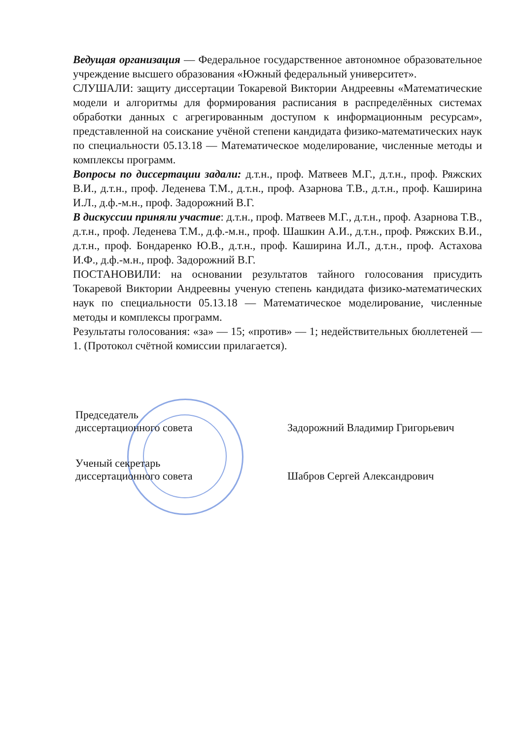Ведущая организация — Федеральное государственное автономное образовательное учреждение высшего образования «Южный федеральный университет».
СЛУШАЛИ: защиту диссертации Токаревой Виктории Андреевны «Математические модели и алгоритмы для формирования расписания в распределённых системах обработки данных с агрегированным доступом к информационным ресурсам», представленной на соискание учёной степени кандидата физико-математических наук по специальности 05.13.18 — Математическое моделирование, численные методы и комплексы программ.
Вопросы по диссертации задали: д.т.н., проф. Матвеев М.Г., д.т.н., проф. Ряжских В.И., д.т.н., проф. Леденева Т.М., д.т.н., проф. Азарнова Т.В., д.т.н., проф. Каширина И.Л., д.ф.-м.н., проф. Задорожний В.Г.
В дискуссии приняли участие: д.т.н., проф. Матвеев М.Г., д.т.н., проф. Азарнова Т.В., д.т.н., проф. Леденева Т.М., д.ф.-м.н., проф. Шашкин А.И., д.т.н., проф. Ряжских В.И., д.т.н., проф. Бондаренко Ю.В., д.т.н., проф. Каширина И.Л., д.т.н., проф. Астахова И.Ф., д.ф.-м.н., проф. Задорожний В.Г.
ПОСТАНОВИЛИ: на основании результатов тайного голосования присудить Токаревой Виктории Андреевны ученую степень кандидата физико-математических наук по специальности 05.13.18 — Математическое моделирование, численные методы и комплексы программ.
Результаты голосования: «за» — 15; «против» — 1; недействительных бюллетеней — 1. (Протокол счётной комиссии прилагается).
Председатель
диссертационного совета
Задорожний Владимир Григорьевич
Ученый секретарь
диссертационного совета
Шабров Сергей Александрович